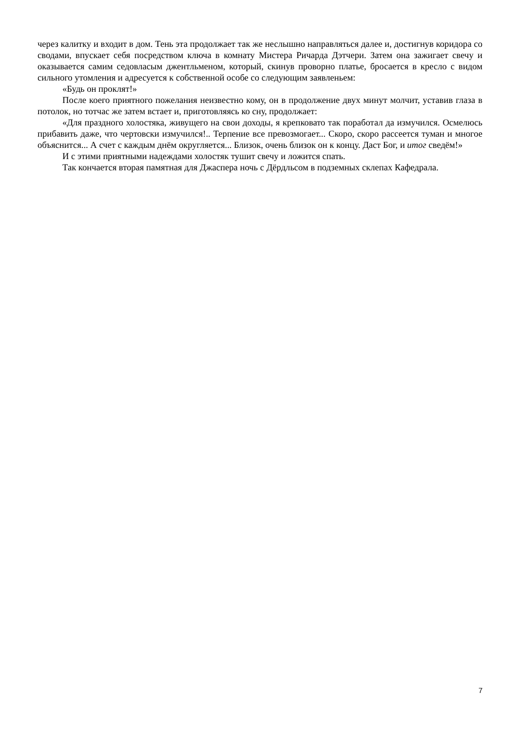через калитку и входит в дом. Тень эта продолжает так же неслышно направляться далее и, достигнув коридора со сводами, впускает себя посредством ключа в комнату Мистера Ричарда Дэтчери. Затем она зажигает свечу и оказывается самим седовласым джентльменом, который, скинув проворно платье, бросается в кресло с видом сильного утомления и адресуется к собственной особе со следующим заявленьем:
«Будь он проклят!»
После коего приятного пожелания неизвестно кому, он в продолжение двух минут молчит, уставив глаза в потолок, но тотчас же затем встает и, приготовляясь ко сну, продолжает:
«Для праздного холостяка, живущего на свои доходы, я крепковато так поработал да измучился. Осмелюсь прибавить даже, что чертовски измучился!.. Терпение все превозмогает... Скоро, скоро рассеется туман и многое объяснится... А счет с каждым днём округляется... Близок, очень близок он к концу. Даст Бог, и итог сведём!»
И с этими приятными надеждами холостяк тушит свечу и ложится спать.
Так кончается вторая памятная для Джаспера ночь с Дёрдльсом в подземных склепах Кафедрала.
7